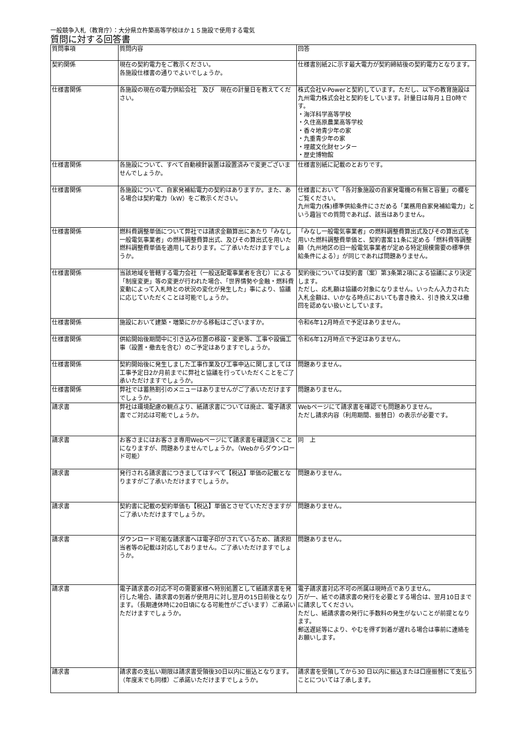一般競争入札（教育庁）：大分県立杵築高等学校ほか１５施設で使用する電気
質問に対する回答書
| 質問事項 | 質問内容 | 回答 |
| --- | --- | --- |
| 契約関係 | 現在の契約電力をご教示ください。 各施設仕様書の通りでよいでしょうか。 | 仕様書別紙2に示す最大電力が契約締結後の契約電力となります。 |
| 仕様書関係 | 各施設の現在の電力供給会社 及び 現在の計量日を教えてください。 | 株式会社V-Powerと契約しています。ただし、以下の教育施設は九州電力株式会社と契約をしています。計量日は毎月１日0時です。 ・海洋科学高等学校 ・久住高原農業高等学校 ・香々地青少年の家 ・九重青少年の家 ・埋蔵文化財センター ・歴史博物館 |
| 仕様書関係 | 各施設について、すべて自動検針装置は設置済みで変更ございませんでしょうか。 | 仕様書別紙に記載のとおりです。 |
| 仕様書関係 | 各施設について、自家発補給電力の契約はありますか。また、ある場合は契約電力（kW）をご教示ください。 | 仕様書において「各対象施設の自家発電機の有無と容量」の欄をご覧ください。 九州電力(株)標準供給条件にさだめる「業務用自家発補給電力」という趣旨での質問であれば、該当はありません。 |
| 仕様書関係 | 燃料費調整単価について弊社では請求金額算出にあたり「みなし一般電気事業者」の燃料調整費算出式、及びその算出式を用いた燃料調整費単価を適用しております。ご了承いただけますでしょうか。 | 「みなし一般電気事業者」の燃料調整費算出式及びその算出式を用いた燃料調整費単価と、契約書案11条に定める「燃料費等調整額（九州地区の旧一般電気事業者が定める特定規模需要の標準供給条件による）」が同じであれば問題ありません。 |
| 仕様書関係 | 当該地域を管轄する電力会社（一般送配電事業者を含む）による「制度変更」等の変更が行われた場合、「世界情勢や金融・燃料費変動によって入札時との状況の変化が発生した」事により、協議に応じていただくことは可能でしょうか。 | 契約後については契約書（案）第3条第2項による協議により決定します。 ただし、応札額は協議の対象になりません。いったん入力された入札金額は、いかなる時点においても書き換え、引き換え又は撤回を認めない扱いとしています。 |
| 仕様書関係 | 施設において建築・増築にかかる移転はございますか。 | 令和6年12月時点で予定はありません。 |
| 仕様書関係 | 供給開始後期間中に引き込み位置の移設・変更等、工事や設備工事（設置・撤去を含む）のご予定はありますでしょうか。 | 令和6年12月時点で予定はありません。 |
| 仕様書関係 | 契約開始後に発生しました工事作業及び工事申込に関しましては工事予定日2か月前までに弊社と協議を行っていただくことをご了承いただけますでしょうか。 | 問題ありません。 |
| 仕様書関係 | 弊社では蓄熱割引のメニューはありませんがご了承いただけますでしょうか。 | 問題ありません。 |
| 請求書 | 弊社は環境配慮の観点より、紙請求書については廃止、電子請求書でご対応は可能でしょうか。 | Webページにて請求書を確認でも問題ありません。 ただし請求内容（利用期間、振替日）の表示が必要です。 |
| 請求書 | お客さまにはお客さま専用Webページにて請求書を確認頂くことになりますが、問題ありませんでしょうか。（Webからダウンロード可能） | 同 上 |
| 請求書 | 発行される請求書につきましてはすべて【税込】単価の記載となりますがご了承いただけますでしょうか。 | 問題ありません。 |
| 請求書 | 契約書に記載の契約単価も【税込】単価とさせていただきますがご了承いただけますでしょうか。 | 問題ありません。 |
| 請求書 | ダウンロード可能な請求書へは電子印がされているため、請求担当者等の記載は対応しておりません。ご了承いただけますでしょうか。 | 問題ありません。 |
| 請求書 | 電子請求書の対応不可の需要家様へ特別処置として紙請求書を発行した場合、請求書の到着が使用月に対し翌月の15日前後となります。（長期連休時に20日頃になる可能性がございます）ご承諾いただけますでしょうか。 | 電子請求書対応不可の所属は現時点でありません。 万が一、紙での請求書の発行を必要とする場合は、翌月10日までに請求してください。 ただし、紙請求書の発行に手数料の発生がないことが前提となります。 郵送遅延等により、やむを得ず到着が遅れる場合は事前に連絡をお願いします。 |
| 請求書 | 請求書の支払い期限は請求書受領後30日以内に振込となります。（年度末でも同様）ご承諾いただけますでしょうか。 | 請求書を受領してから30 日以内に振込または口座振替にて支払うことについては了承します。 |